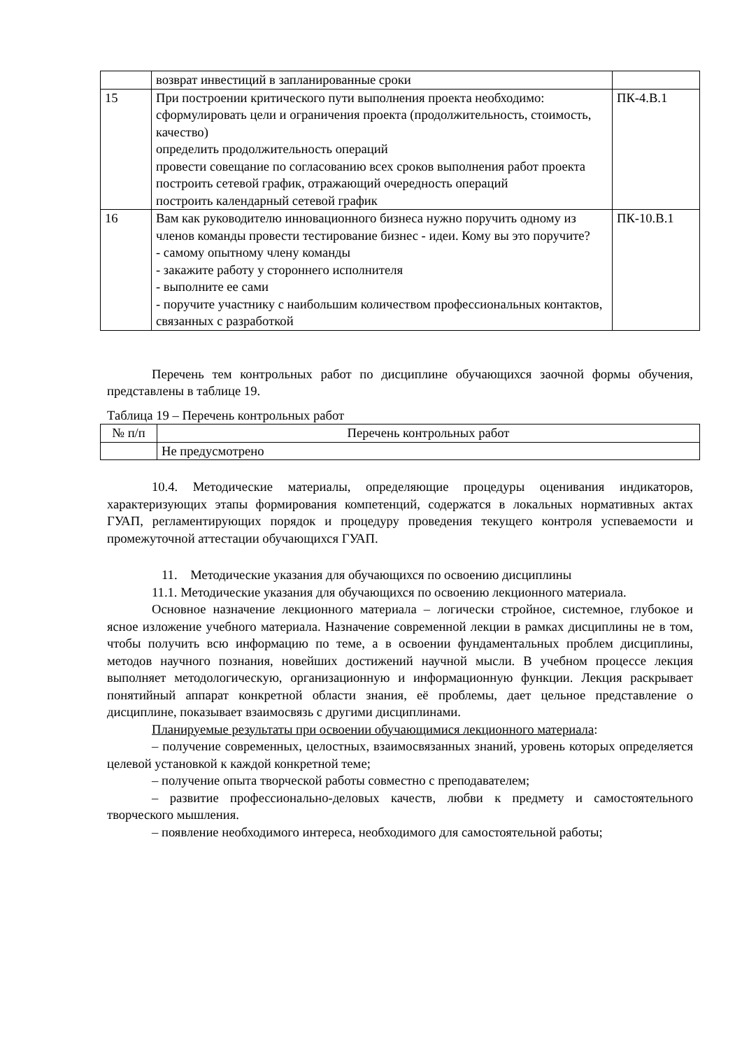| | возврат инвестиций в запланированные сроки | |
| 15 | При построении критического пути выполнения проекта необходимо: сформулировать цели и ограничения проекта (продолжительность, стоимость, качество) определить продолжительность операций провести совещание по согласованию всех сроков выполнения работ проекта построить сетевой график, отражающий очередность операций построить календарный сетевой график | ПК-4.В.1 |
| 16 | Вам как руководителю инновационного бизнеса нужно поручить одному из членов команды провести тестирование бизнес - идеи. Кому вы это поручите? - самому опытному члену команды - закажите работу у стороннего исполнителя - выполните ее сами - поручите участнику с наибольшим количеством профессиональных контактов, связанных с разработкой | ПК-10.В.1 |
Перечень тем контрольных работ по дисциплине обучающихся заочной формы обучения, представлены в таблице 19.
Таблица 19 – Перечень контрольных работ
| № п/п | Перечень контрольных работ |
| --- | --- |
| | Не предусмотрено |
10.4. Методические материалы, определяющие процедуры оценивания индикаторов, характеризующих этапы формирования компетенций, содержатся в локальных нормативных актах ГУАП, регламентирующих порядок и процедуру проведения текущего контроля успеваемости и промежуточной аттестации обучающихся ГУАП.
11. Методические указания для обучающихся по освоению дисциплины
11.1. Методические указания для обучающихся по освоению лекционного материала.
Основное назначение лекционного материала – логически стройное, системное, глубокое и ясное изложение учебного материала. Назначение современной лекции в рамках дисциплины не в том, чтобы получить всю информацию по теме, а в освоении фундаментальных проблем дисциплины, методов научного познания, новейших достижений научной мысли. В учебном процессе лекция выполняет методологическую, организационную и информационную функции. Лекция раскрывает понятийный аппарат конкретной области знания, её проблемы, дает цельное представление о дисциплине, показывает взаимосвязь с другими дисциплинами.
Планируемые результаты при освоении обучающимися лекционного материала:
– получение современных, целостных, взаимосвязанных знаний, уровень которых определяется целевой установкой к каждой конкретной теме;
– получение опыта творческой работы совместно с преподавателем;
– развитие профессионально-деловых качеств, любви к предмету и самостоятельного творческого мышления.
– появление необходимого интереса, необходимого для самостоятельной работы;